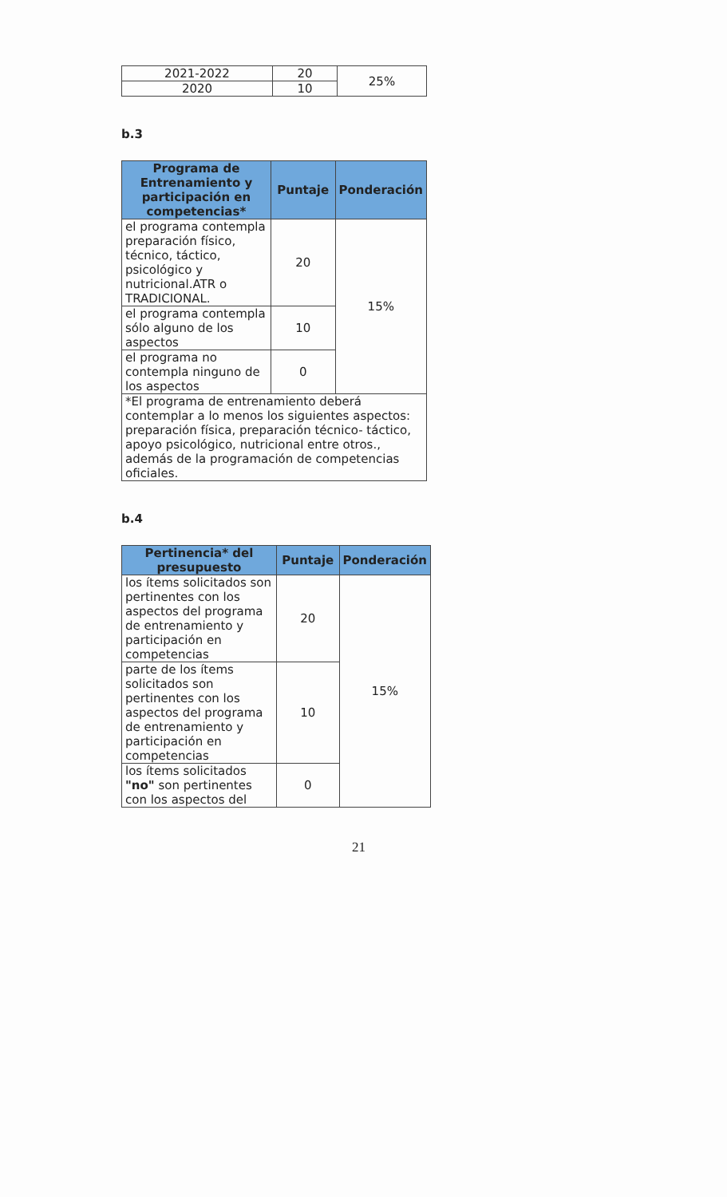| 2021-2022 | 20 | 25% |
| 2020 | 10 | |
b.3
| Programa de Entrenamiento y participación en competencias* | Puntaje | Ponderación |
| --- | --- | --- |
| el programa contempla preparación físico, técnico, táctico, psicológico y nutricional.ATR o TRADICIONAL. | 20 | 15% |
| el programa contempla sólo alguno de los aspectos | 10 | |
| el programa no contempla ninguno de los aspectos | 0 | |
| *El programa de entrenamiento deberá contemplar a lo menos los siguientes aspectos: preparación física, preparación técnico- táctico, apoyo psicológico, nutricional entre otros., además de la programación de competencias oficiales. | | |
b.4
| Pertinencia* del presupuesto | Puntaje | Ponderación |
| --- | --- | --- |
| los ítems solicitados son pertinentes con los aspectos del programa de entrenamiento y participación en competencias | 20 | 15% |
| parte de los ítems solicitados son pertinentes con los aspectos del programa de entrenamiento y participación en competencias | 10 | |
| los ítems solicitados "no" son pertinentes con los aspectos del | 0 | |
21